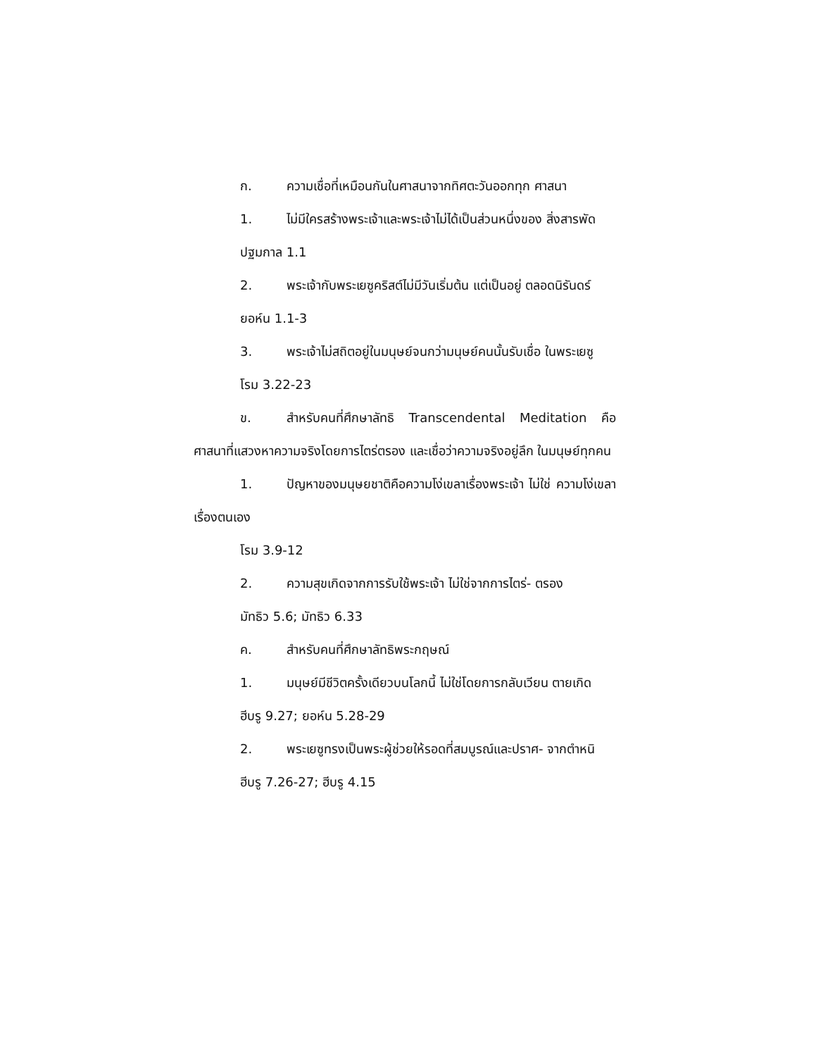ก. ความเชื่อที่เหมือนกันในศาสนาจากทิศตะวันออกทุก ศาสนา
1. ไม่มีใครสร้างพระเจ้าและพระเจ้าไม่ได้เป็นส่วนหนึ่งของ สิ่งสารพัด
ปฐมกาล 1.1
2. พระเจ้ากับพระเยซูคริสต์ไม่มีวันเริ่มต้น แต่เป็นอยู่ ตลอดนิรันดร์
ยอห์น 1.1-3
3. พระเจ้าไม่สถิตอยู่ในมนุษย์จนกว่ามนุษย์คนนั้นรับเชื่อ ในพระเยซู
โรม 3.22-23
ข. สำหรับคนที่ศึกษาลัทธิ Transcendental Meditation คือ ศาสนาที่แสวงหาความจริงโดยการไตร่ตรอง และเชื่อว่าความจริงอยู่ลึก ในมนุษย์ทุกคน
1. ปัญหาของมนุษยชาติคือความโง่เขลาเรื่องพระเจ้า ไม่ใช่ ความโง่เขลาเรื่องตนเอง
โรม 3.9-12
2. ความสุขเกิดจากการรับใช้พระเจ้า ไม่ใช่จากการไตร่- ตรอง
มัทธิว 5.6; มัทธิว 6.33
ค. สำหรับคนที่ศึกษาลัทธิพระกฤษณ์
1. มนุษย์มีชีวิตครั้งเดียวบนโลกนี้ ไม่ใช่โดยการกลับเวียน ตายเกิด
ฮีบรู 9.27; ยอห์น 5.28-29
2. พระเยซูทรงเป็นพระผู้ช่วยให้รอดที่สมบูรณ์และปราศ- จากตำหนิ
ฮีบรู 7.26-27; ฮีบรู 4.15